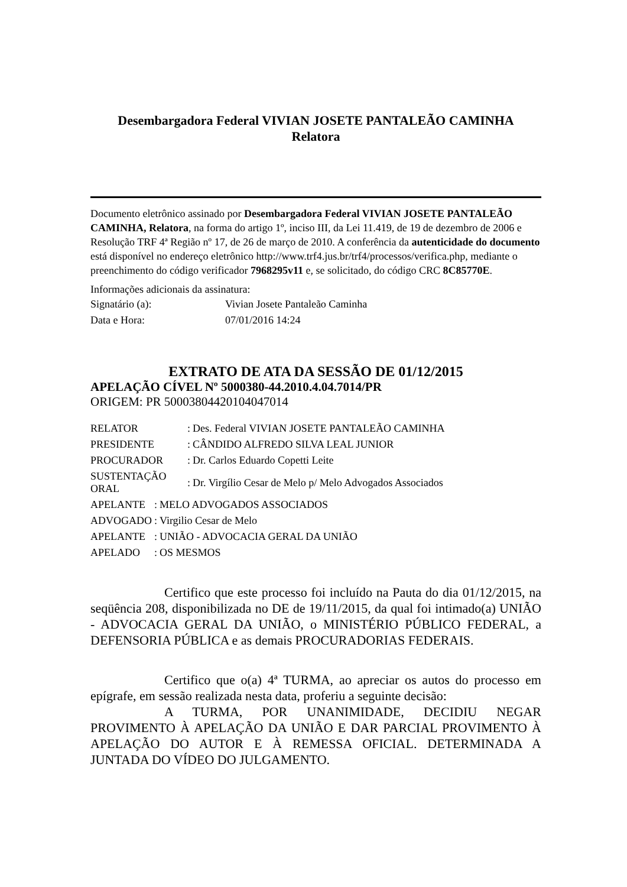Desembargadora Federal VIVIAN JOSETE PANTALEÃO CAMINHA
Relatora
Documento eletrônico assinado por Desembargadora Federal VIVIAN JOSETE PANTALEÃO CAMINHA, Relatora, na forma do artigo 1º, inciso III, da Lei 11.419, de 19 de dezembro de 2006 e Resolução TRF 4ª Região nº 17, de 26 de março de 2010. A conferência da autenticidade do documento está disponível no endereço eletrônico http://www.trf4.jus.br/trf4/processos/verifica.php, mediante o preenchimento do código verificador 7968295v11 e, se solicitado, do código CRC 8C85770E.
Informações adicionais da assinatura:
| Signatário (a): | Vivian Josete Pantaleão Caminha |
| Data e Hora: | 07/01/2016 14:24 |
EXTRATO DE ATA DA SESSÃO DE 01/12/2015
APELAÇÃO CÍVEL Nº 5000380-44.2010.4.04.7014/PR
ORIGEM: PR 50003804420104047014
| RELATOR | : | Des. Federal VIVIAN JOSETE PANTALEÃO CAMINHA |
| PRESIDENTE | : | CÂNDIDO ALFREDO SILVA LEAL JUNIOR |
| PROCURADOR | : | Dr. Carlos Eduardo Copetti Leite |
| SUSTENTAÇÃO ORAL | : | Dr. Virgílio Cesar de Melo p/ Melo Advogados Associados |
| APELANTE | : | MELO ADVOGADOS ASSOCIADOS |
| ADVOGADO | : | Virgilio Cesar de Melo |
| APELANTE | : | UNIÃO - ADVOCACIA GERAL DA UNIÃO |
| APELADO | : | OS MESMOS |
Certifico que este processo foi incluído na Pauta do dia 01/12/2015, na seqüência 208, disponibilizada no DE de 19/11/2015, da qual foi intimado(a) UNIÃO - ADVOCACIA GERAL DA UNIÃO, o MINISTÉRIO PÚBLICO FEDERAL, a DEFENSORIA PÚBLICA e as demais PROCURADORIAS FEDERAIS.
Certifico que o(a) 4ª TURMA, ao apreciar os autos do processo em epígrafe, em sessão realizada nesta data, proferiu a seguinte decisão:
A TURMA, POR UNANIMIDADE, DECIDIU NEGAR PROVIMENTO À APELAÇÃO DA UNIÃO E DAR PARCIAL PROVIMENTO À APELAÇÃO DO AUTOR E À REMESSA OFICIAL. DETERMINADA A JUNTADA DO VÍDEO DO JULGAMENTO.